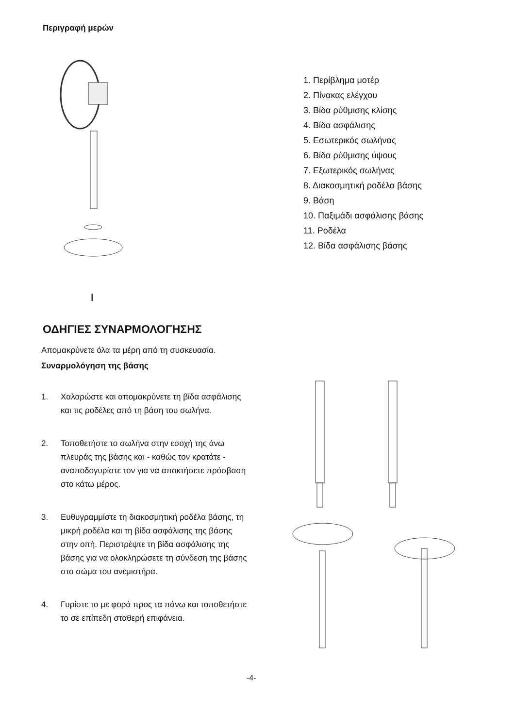Περιγραφή μερών
1. Περίβλημα μοτέρ
2. Πίνακας ελέγχου
3. Βίδα ρύθμισης κλίσης
4. Βίδα ασφάλισης
5. Εσωτερικός σωλήνας
6. Βίδα ρύθμισης ύψους
7. Εξωτερικός σωλήνας
8. Διακοσμητική ροδέλα βάσης
9. Βάση
10. Παξιμάδι ασφάλισης βάσης
11. Ροδέλα
12. Βίδα ασφάλισης βάσης
ΟΔΗΓΙΕΣ ΣΥΝΑΡΜΟΛΟΓΗΣΗΣ
Απομακρύνετε όλα τα μέρη από τη συσκευασία.
Συναρμολόγηση της βάσης
1. Χαλαρώστε και απομακρύνετε τη βίδα ασφάλισης και τις ροδέλες από τη βάση του σωλήνα.
2. Τοποθετήστε το σωλήνα στην εσοχή της άνω πλευράς της βάσης και - καθώς τον κρατάτε - αναποδογυρίστε τον για να αποκτήσετε πρόσβαση στο κάτω μέρος.
3. Ευθυγραμμίστε τη διακοσμητική ροδέλα βάσης, τη μικρή ροδέλα και τη βίδα ασφάλισης της βάσης στην οπή. Περιστρέψτε τη βίδα ασφάλισης της βάσης για να ολοκληρώσετε τη σύνδεση της βάσης στο σώμα του ανεμιστήρα.
4. Γυρίστε το με φορά προς τα πάνω και τοποθετήστε το σε επίπεδη σταθερή επιφάνεια.
-4-